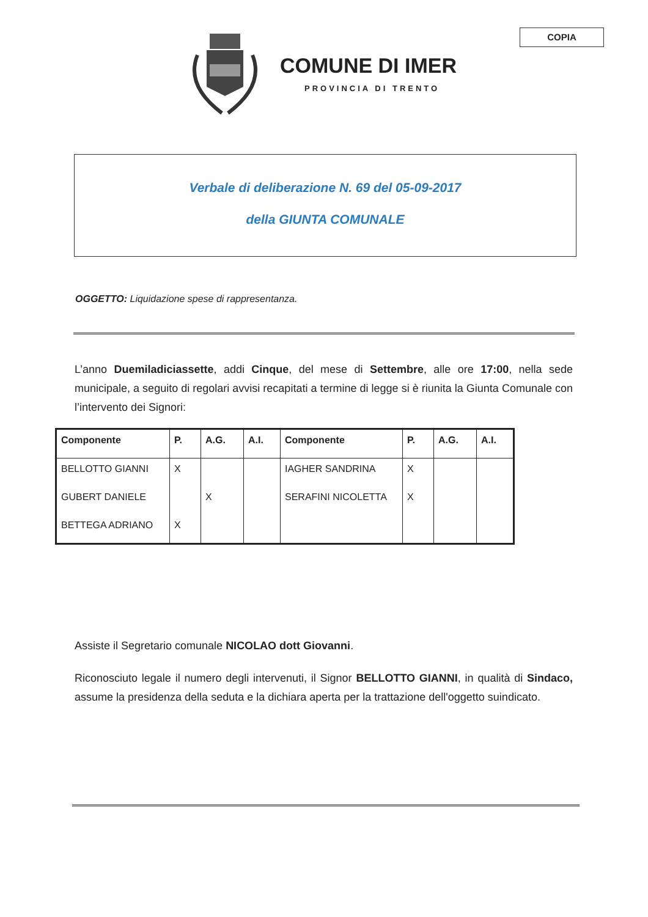COPIA
COMUNE DI IMER
PROVINCIA DI TRENTO
Verbale di deliberazione N. 69 del 05-09-2017
della GIUNTA COMUNALE
OGGETTO: Liquidazione spese di rappresentanza.
L’anno Duemiladiciassette, addi Cinque, del mese di Settembre, alle ore 17:00, nella sede municipale, a seguito di regolari avvisi recapitati a termine di legge si è riunita la Giunta Comunale con l’intervento dei Signori:
| Componente | P. | A.G. | A.I. | Componente | P. | A.G. | A.I. |
| --- | --- | --- | --- | --- | --- | --- | --- |
| BELLOTTO GIANNI | X | | | IAGHER SANDRINA | X | | |
| GUBERT DANIELE | | X | | SERAFINI NICOLETTA | X | | |
| BETTEGA ADRIANO | X | | | | | | |
Assiste il Segretario comunale NICOLAO dott Giovanni.
Riconosciuto legale il numero degli intervenuti, il Signor BELLOTTO GIANNI, in qualità di Sindaco, assume la presidenza della seduta e la dichiara aperta per la trattazione dell'oggetto suindicato.